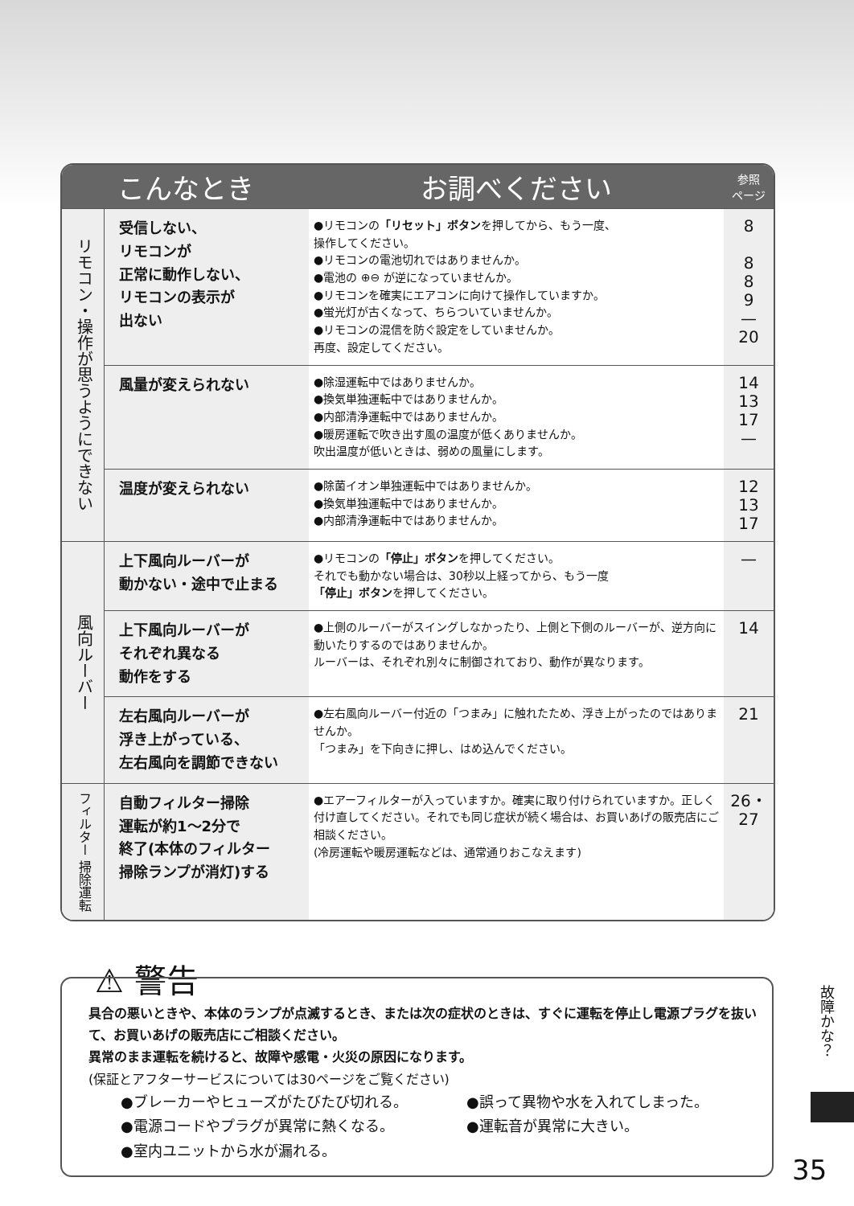| こんなとき | | お調べください | 参照 ページ |
| --- | --- | --- | --- |
| リモコン・操作が思うようにできない | 受信しない、 リモコンが 正常に動作しない、 リモコンの表示が 出ない | ●リモコンの 「リセット」ボタン を押してから、もう一度、 操作してください。 ●リモコンの電池切れではありませんか。 ●電池の ⊕⊖ が逆になっていませんか。 ●リモコンを確実にエアコンに向けて操作していますか。 ●蛍光灯が古くなって、ちらついていませんか。 ●リモコンの混信を防ぐ設定をしていませんか。 再度、設定してください。 | 8 8 8 9 — 20 |
| | 風量が変えられない | ●除湿運転中ではありませんか。 ●換気単独運転中ではありませんか。 ●内部清浄運転中ではありませんか。 ●暖房運転で吹き出す風の温度が低くありませんか。 吹出温度が低いときは、弱めの風量にします。 | 14 13 17 — |
| | 温度が変えられない | ●除菌イオン単独運転中ではありませんか。 ●換気単独運転中ではありませんか。 ●内部清浄運転中ではありませんか。 | 12 13 17 |
| 風向ルーバー | 上下風向ルーバーが 動かない・途中で止まる | ●リモコンの 「停止」ボタン を押してください。 それでも動かない場合は、30秒以上経ってから、もう一度 「停止」ボタン を押してください。 | — |
| | 上下風向ルーバーが それぞれ異なる 動作をする | ●上側のルーバーがスイングしなかったり、上側と下側のルーバーが、逆方向に動いたりするのではありませんか。 ルーバーは、それぞれ別々に制御されており、動作が異なります。 | 14 |
| | 左右風向ルーバーが 浮き上がっている、 左右風向を調節できない | ●左右風向ルーバー付近の「つまみ」に触れたため、浮き上がったのではありませんか。 「つまみ」を下向きに押し、はめ込んでください。 | 21 |
| フィルター 掃除運転 | 自動フィルター掃除 運転が約1〜2分で 終了(本体のフィルター 掃除ランプが消灯)する | ●エアーフィルターが入っていますか。確実に取り付けられていますか。正しく付け直してください。それでも同じ症状が続く場合は、お買いあげの販売店にご相談ください。 (冷房運転や暖房運転などは、通常通りおこなえます) | 26・27 |
⚠ 警告
具合の悪いときや、本体のランプが点滅するとき、または次の症状のときは、すぐに運転を停止し電源プラグを抜いて、お買いあげの販売店にご相談ください。
異常のまま運転を続けると、故障や感電・火災の原因になります。
(保証とアフターサービスについては30ページをご覧ください)
●ブレーカーやヒューズがたびたび切れる。
●電源コードやプラグが異常に熱くなる。
●室内ユニットから水が漏れる。
●誤って異物や水を入れてしまった。
●運転音が異常に大きい。
故障かな？
35